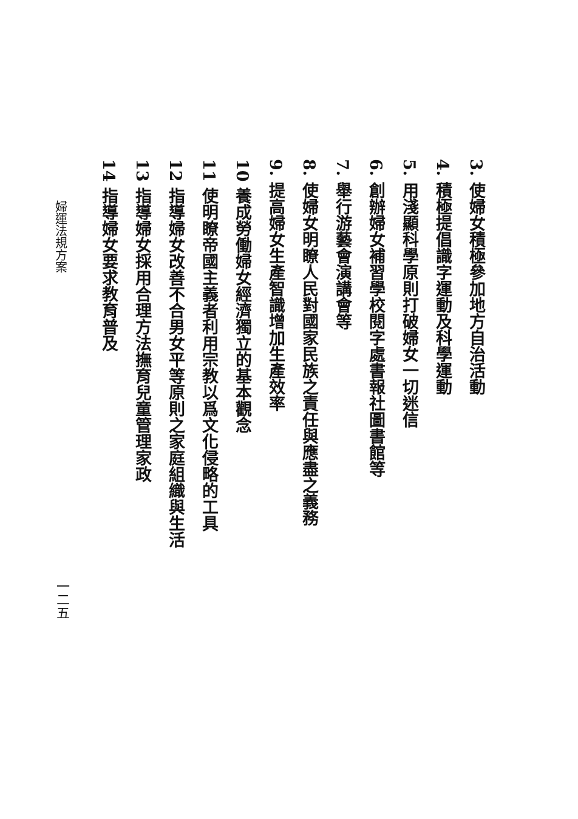3. 使婦女積極參加地方自治活動
4. 積極提倡識字運動及科學運動
5. 用淺顯科學原則打破婦女一切迷信
6. 創辦婦女補習學校閱字處書報社圖書館等
7. 舉行游藝會演講會等
8. 使婦女明瞭人民對國家民族之責任與應盡之義務
9. 提高婦女生產智識增加生產效率
10 養成勞働婦女經濟獨立的基本觀念
11 使明瞭帝國主義者利用宗教以爲文化侵略的工具
12 指導婦女改善不合男女平等原則之家庭組織與生活
13 指導婦女採用合理方法撫育兒童管理家政
14 指導婦女要求教育普及
婦運法規方案
一二五